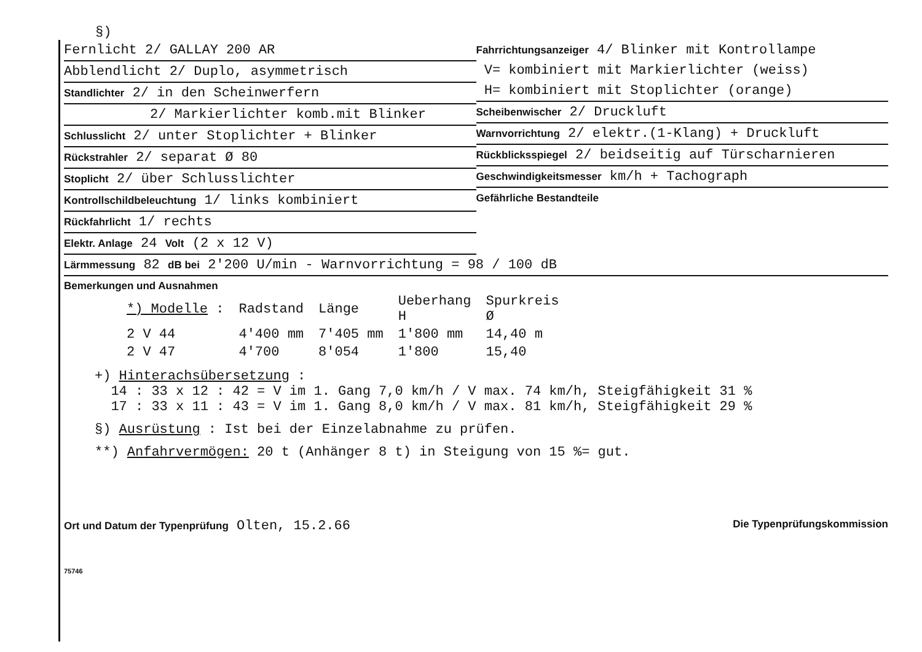§)
Fernlicht 2/ GALLAY 200 AR
Abblendlicht 2/ Duplo, asymmetrisch
Standlichter 2/ in den Scheinwerfern
2/ Markierlichter komb.mit Blinker
Schlusslicht 2/ unter Stoplichter + Blinker
Rückstrahler 2/ separat Ø 80
Stoplicht 2/ über Schlusslichter
Kontrollschildbeleuchtung 1/ links kombiniert
Rückfahrlicht 1/ rechts
Elektr. Anlage 24 Volt (2 x 12 V)
Fahrrichtungsanzeiger 4/ Blinker mit Kontrollampe
V= kombiniert mit Markierlichter (weiss)
H= kombiniert mit Stoplichter (orange)
Scheibenwischer 2/ Druckluft
Warnvorrichtung 2/ elektr.(1-Klang) + Druckluft
Rückblicksspiegel 2/ beidseitig auf Türscharnieren
Geschwindigkeitsmesser km/h + Tachograph
Gefährliche Bestandteile
Lärmmessung 82 dB bei 2'200 U/min - Warnvorrichtung = 98 / 100 dB
Bemerkungen und Ausnahmen
| *) Modelle : | Radstand | Länge | Ueberhang H | Spurkreis Ø |
| --- | --- | --- | --- | --- |
| 2 V 44 | 4'400 mm | 7'405 mm | 1'800 mm | 14,40 m |
| 2 V 47 | 4'700 | 8'054 | 1'800 | 15,40 |
+) Hinterachsübersetzung :
14 : 33 x 12 : 42 = V im 1. Gang 7,0 km/h / V max. 74 km/h, Steigfähigkeit 31 %
17 : 33 x 11 : 43 = V im 1. Gang 8,0 km/h / V max. 81 km/h, Steigfähigkeit 29 %
§) Ausrüstung : Ist bei der Einzelabnahme zu prüfen.
**) Anfahrvermögen: 20 t (Anhänger 8 t) in Steigung von 15 %= gut.
Ort und Datum der Typenprüfung Olten, 15.2.66 Die Typenprüfungskommission
75746